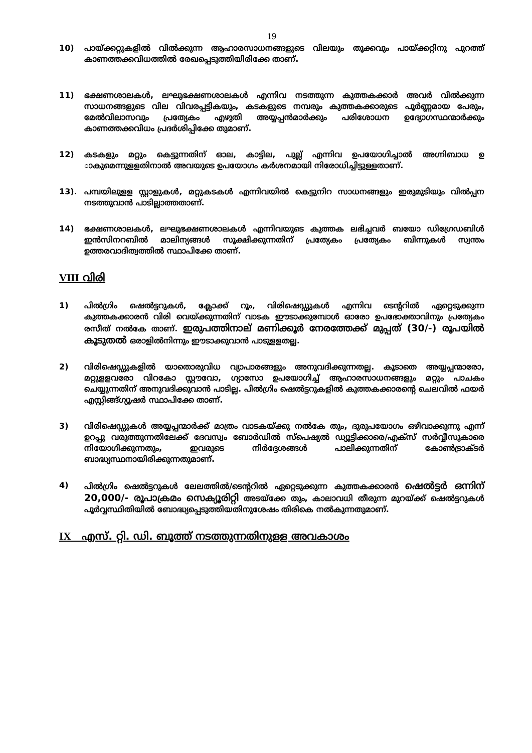19
10) പായ്ക്കറ്റുകളിൽ വിൽക്കുന്ന ആഹാരസാധനങ്ങളുടെ വിലയും തൂക്കവും പായ്ക്കറ്റിനു പുറത്ത് കാണത്തക്കവിധത്തിൽ രേഖപ്പെടുത്തിയിരിക്കേ താണ്.
11) ഭക്ഷണശാലകൾ, ലഘുഭക്ഷണശാലകൾ എന്നിവ നടത്തുന്ന കുത്തകക്കാർ അവർ വിൽക്കുന്ന സാധനങ്ങളുടെ വില വിവരപ്പട്ടികയും, കടകളുടെ നമ്പരും കുത്തകക്കാരുടെ പൂർണ്ണമായ പേരും, മേൽവിലാസവും പ്രത്യേകം എഴുതി അയ്യപ്പൻമാർക്കും പരിശോധന ഉദ്യോഗസ്ഥന്മാർക്കും കാണത്തക്കവിധം പ്രദർശിപ്പിക്കേ തുമാണ്.
12) കടകളും മറ്റും കെട്ടുന്നതിന് ഓല, കാട്ടില, പുല്ല് എന്നിവ ഉപയോഗിച്ചാൽ അഗ്നിബാധ ഉ ാകുമെന്നുളളതിനാൽ അവയുടെ ഉപയോഗം കർശനമായി നിരോധിച്ചിട്ടുള്ളതാണ്.
13). പമ്പയിലുളള സ്റ്റാളുകൾ, മറ്റുകടകൾ എന്നിവയിൽ കെട്ടുനിറ സാധനങ്ങളും ഇരുമുടിയും വിൽപ്പന നടത്തുവാൻ പാടില്ലാത്തതാണ്.
14) ഭക്ഷണശാലകൾ, ലഘുഭക്ഷണശാലകൾ എന്നിവയുടെ കുത്തക ലഭിച്ചവർ ബയോ ഡിഗ്രേഡബിൾ ഇൻസിനറബിൽ മാലിന്യങ്ങൾ സൂക്ഷിക്കുന്നതിന് പ്രത്യേകം പ്രത്യേകം ബിന്നുകൾ സ്വന്തം ഉത്തരവാദിത്വത്തിൽ സ്ഥാപിക്കേ താണ്.
VIII വിരി
1) പിൽഗ്രിം ഷെൽട്ടറുകൾ, ക്ലോക്ക് റൂം, വിരിഷെഡ്ഡുകൾ എന്നിവ ടെന്ററിൽ ഏറ്റെടുക്കുന്ന കുത്തകക്കാരൻ വിരി വെയ്ക്കുന്നതിന് വാടക ഈടാക്കുമ്പോൾ ഓരോ ഉപഭോക്താവിനും പ്രത്യേകം രസീത് നൽകേ താണ്. ഇരുപത്തിനാല് മണിക്കൂർ നേരത്തേക്ക് മുപ്പത് (30/-) രൂപയിൽ കൂടുതൽ ഒരാളിൽനിന്നും ഈടാക്കുവാൻ പാടുളളതല്ല.
2) വിരിഷെഡ്ഡുകളിൽ യാതൊരുവിധ വ്യാപാരങ്ങളും അനുവദിക്കുന്നതല്ല. കൂടാതെ അയ്യപ്പന്മാരോ, മറ്റുളളവരോ വിറകോ സ്റ്റൗവോ, ഗ്യാസോ ഉപയോഗിച്ച് ആഹാരസാധനങ്ങളും മറ്റും പാചകം ചെയ്യുന്നതിന് അനുവദിക്കുവാൻ പാടില്ല. പിൽഗ്രിം ഷെൽട്ടറുകളിൽ കുത്തകക്കാരന്റെ ചെലവിൽ ഫയർ എസ്റ്റിങ്ങ്ഗ്യൂഷർ സ്ഥാപിക്കേ താണ്.
3) വിരിഷെഡ്ഡുകൾ അയ്യപ്പന്മാർക്ക് മാത്രം വാടകയ്ക്കു നൽകേ തും, ദുരുപയോഗം ഒഴിവാക്കുന്നു എന്ന് ഉറപ്പു വരുത്തുന്നതിലേക്ക് ദേവസ്വം ബോർഡിൽ സ്പെഷ്യൽ ഡ്യൂട്ടിക്കാരെ/എക്സ് സർവ്വീസുകാരെ നിയോഗിക്കുന്നതും, ഇവരുടെ നിർദ്ദേശങ്ങൾ പാലിക്കുന്നതിന് കോൺട്രാക്ടർ ബാദ്ധ്യസ്ഥനായിരിക്കുന്നതുമാണ്.
4) പിൽഗ്രിം ഷെൽട്ടറുകൾ ലേലത്തിൽ/ടെന്ററിൽ ഏറ്റെടുക്കുന്ന കുത്തകക്കാരൻ ഷെൽട്ടർ ഒന്നിന് 20,000/- രൂപാക്രമം സെക്യൂരിറ്റി അടയ്ക്കേ തും, കാലാവധി തീരുന്ന മുറയ്ക്ക് ഷെൽട്ടറുകൾ പൂർവ്വസ്ഥിതിയിൽ ബോദ്ധ്യപ്പെടുത്തിയതിനുശേഷം തിരികെ നൽകുന്നതുമാണ്.
IX എസ്. റ്റി. ഡി. ബൂത്ത് നടത്തുന്നതിനുളള അവകാശം